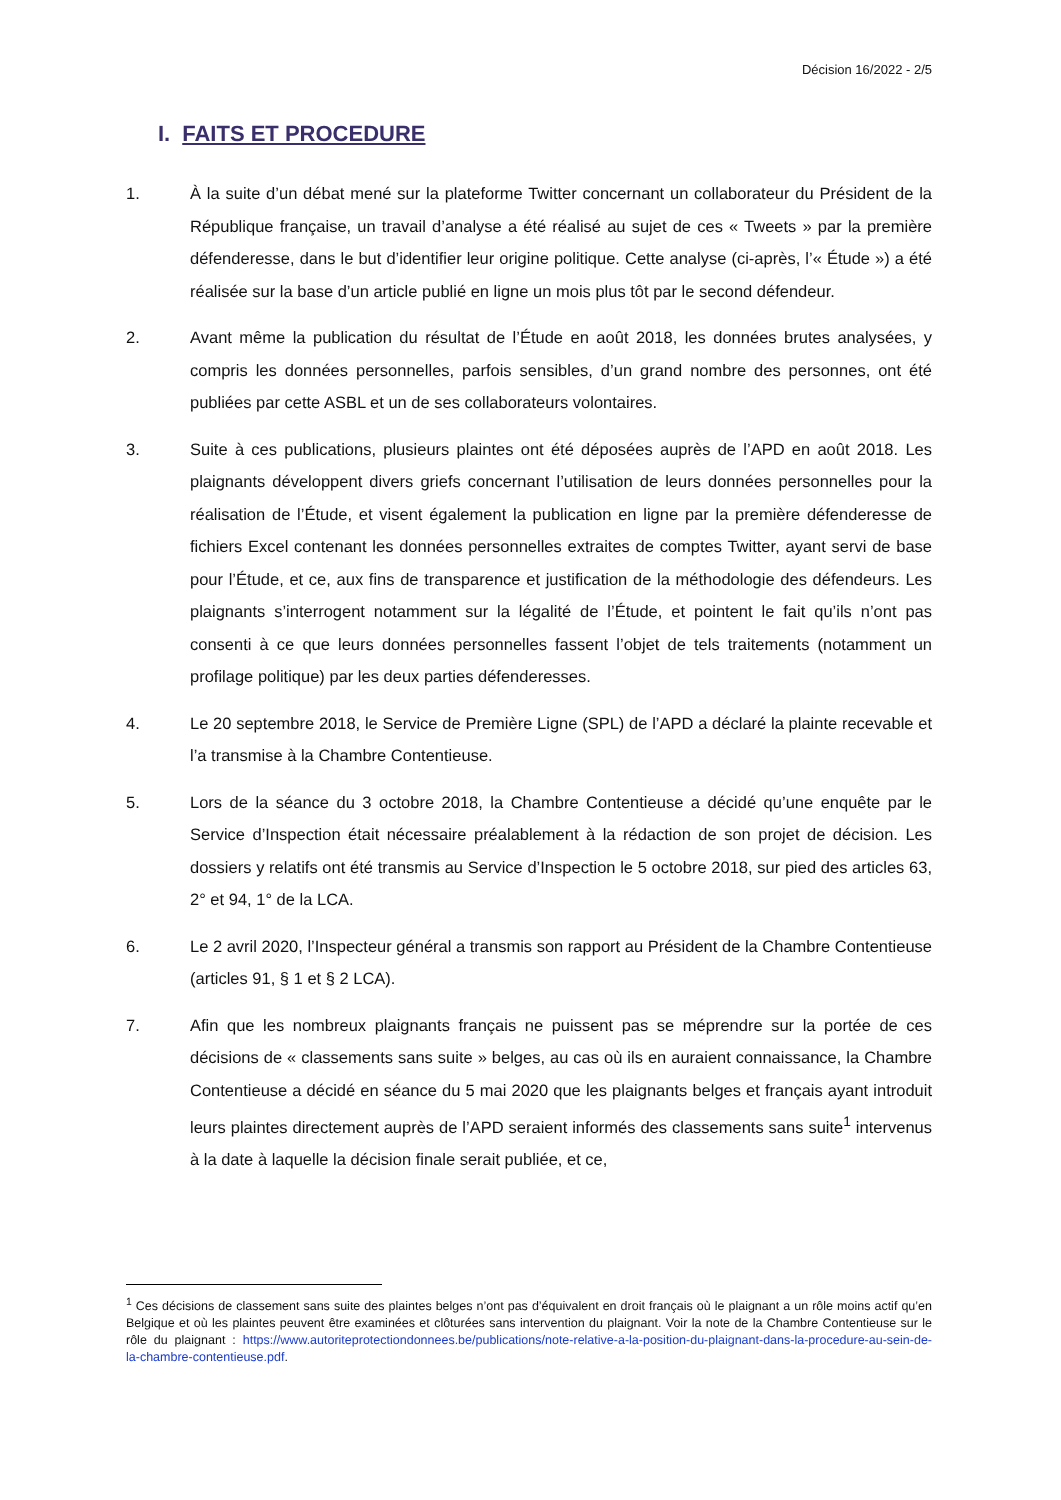Décision 16/2022 - 2/5
I. FAITS ET PROCEDURE
1. À la suite d’un débat mené sur la plateforme Twitter concernant un collaborateur du Président de la République française, un travail d’analyse a été réalisé au sujet de ces « Tweets » par la première défenderesse, dans le but d’identifier leur origine politique. Cette analyse (ci-après, l’« Étude ») a été réalisée sur la base d’un article publié en ligne un mois plus tôt par le second défendeur.
2. Avant même la publication du résultat de l’Étude en août 2018, les données brutes analysées, y compris les données personnelles, parfois sensibles, d’un grand nombre des personnes, ont été publiées par cette ASBL et un de ses collaborateurs volontaires.
3. Suite à ces publications, plusieurs plaintes ont été déposées auprès de l’APD en août 2018. Les plaignants développent divers griefs concernant l’utilisation de leurs données personnelles pour la réalisation de l’Étude, et visent également la publication en ligne par la première défenderesse de fichiers Excel contenant les données personnelles extraites de comptes Twitter, ayant servi de base pour l’Étude, et ce, aux fins de transparence et justification de la méthodologie des défendeurs. Les plaignants s’interrogent notamment sur la légalité de l’Étude, et pointent le fait qu’ils n’ont pas consenti à ce que leurs données personnelles fassent l’objet de tels traitements (notamment un profilage politique) par les deux parties défenderesses.
4. Le 20 septembre 2018, le Service de Première Ligne (SPL) de l’APD a déclaré la plainte recevable et l’a transmise à la Chambre Contentieuse.
5. Lors de la séance du 3 octobre 2018, la Chambre Contentieuse a décidé qu’une enquête par le Service d’Inspection était nécessaire préalablement à la rédaction de son projet de décision. Les dossiers y relatifs ont été transmis au Service d’Inspection le 5 octobre 2018, sur pied des articles 63, 2° et 94, 1° de la LCA.
6. Le 2 avril 2020, l’Inspecteur général a transmis son rapport au Président de la Chambre Contentieuse (articles 91, § 1 et § 2 LCA).
7. Afin que les nombreux plaignants français ne puissent pas se méprendre sur la portée de ces décisions de « classements sans suite » belges, au cas où ils en auraient connaissance, la Chambre Contentieuse a décidé en séance du 5 mai 2020 que les plaignants belges et français ayant introduit leurs plaintes directement auprès de l’APD seraient informés des classements sans suite<sup>1</sup> intervenus à la date à laquelle la décision finale serait publiée, et ce,
<sup>1</sup> Ces décisions de classement sans suite des plaintes belges n’ont pas d’équivalent en droit français où le plaignant a un rôle moins actif qu’en Belgique et où les plaintes peuvent être examinées et clôturées sans intervention du plaignant. Voir la note de la Chambre Contentieuse sur le rôle du plaignant : https://www.autoriteprotectiondonnees.be/publications/note-relative-a-la-position-du-plaignant-dans-la-procedure-au-sein-de-la-chambre-contentieuse.pdf.